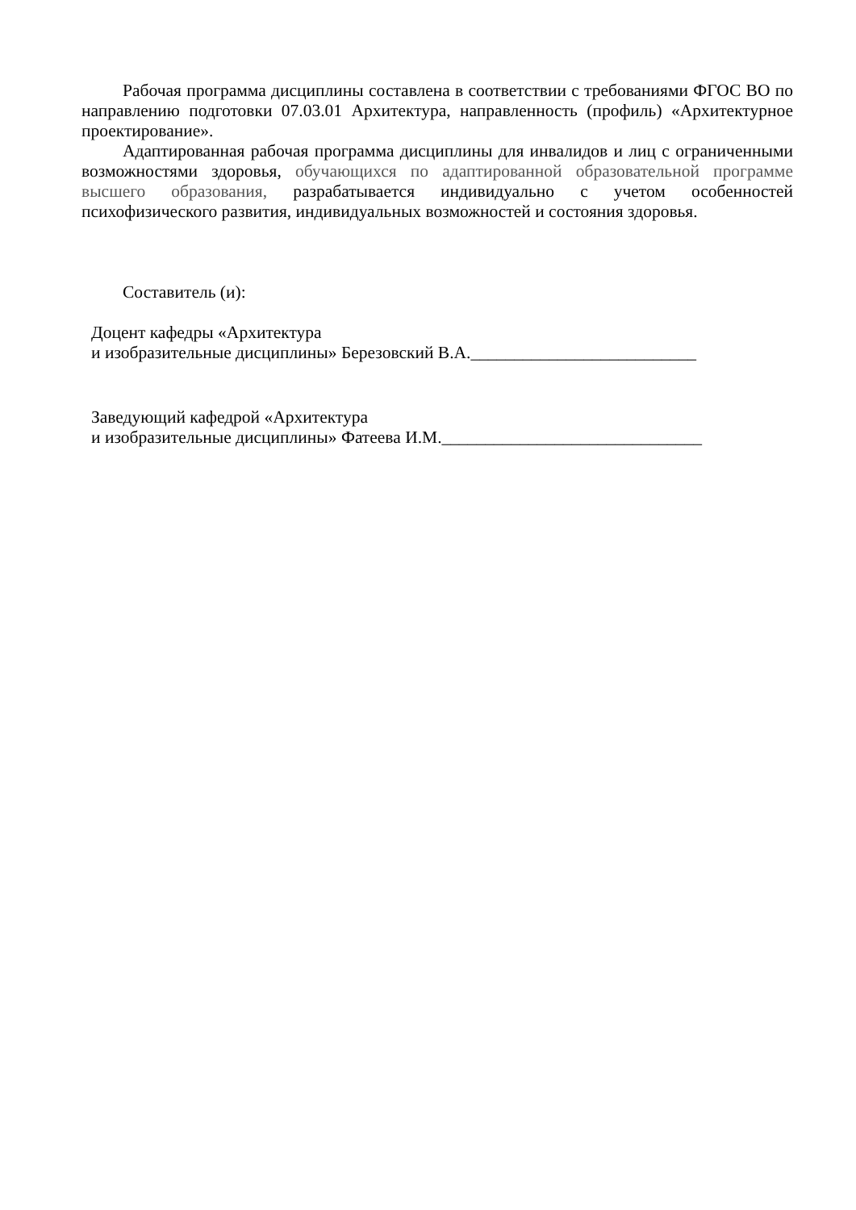Рабочая программа дисциплины составлена в соответствии с требованиями ФГОС ВО по направлению подготовки 07.03.01 Архитектура, направленность (профиль) «Архитектурное проектирование».
Адаптированная рабочая программа дисциплины для инвалидов и лиц с ограниченными возможностями здоровья, обучающихся по адаптированной образовательной программе высшего образования, разрабатывается индивидуально с учетом особенностей психофизического развития, индивидуальных возможностей и состояния здоровья.
Составитель (и):
Доцент кафедры «Архитектура
и изобразительные дисциплины» Березовский В.А.__________________________
Заведующий кафедрой «Архитектура
и изобразительные дисциплины» Фатеева И.М.______________________________